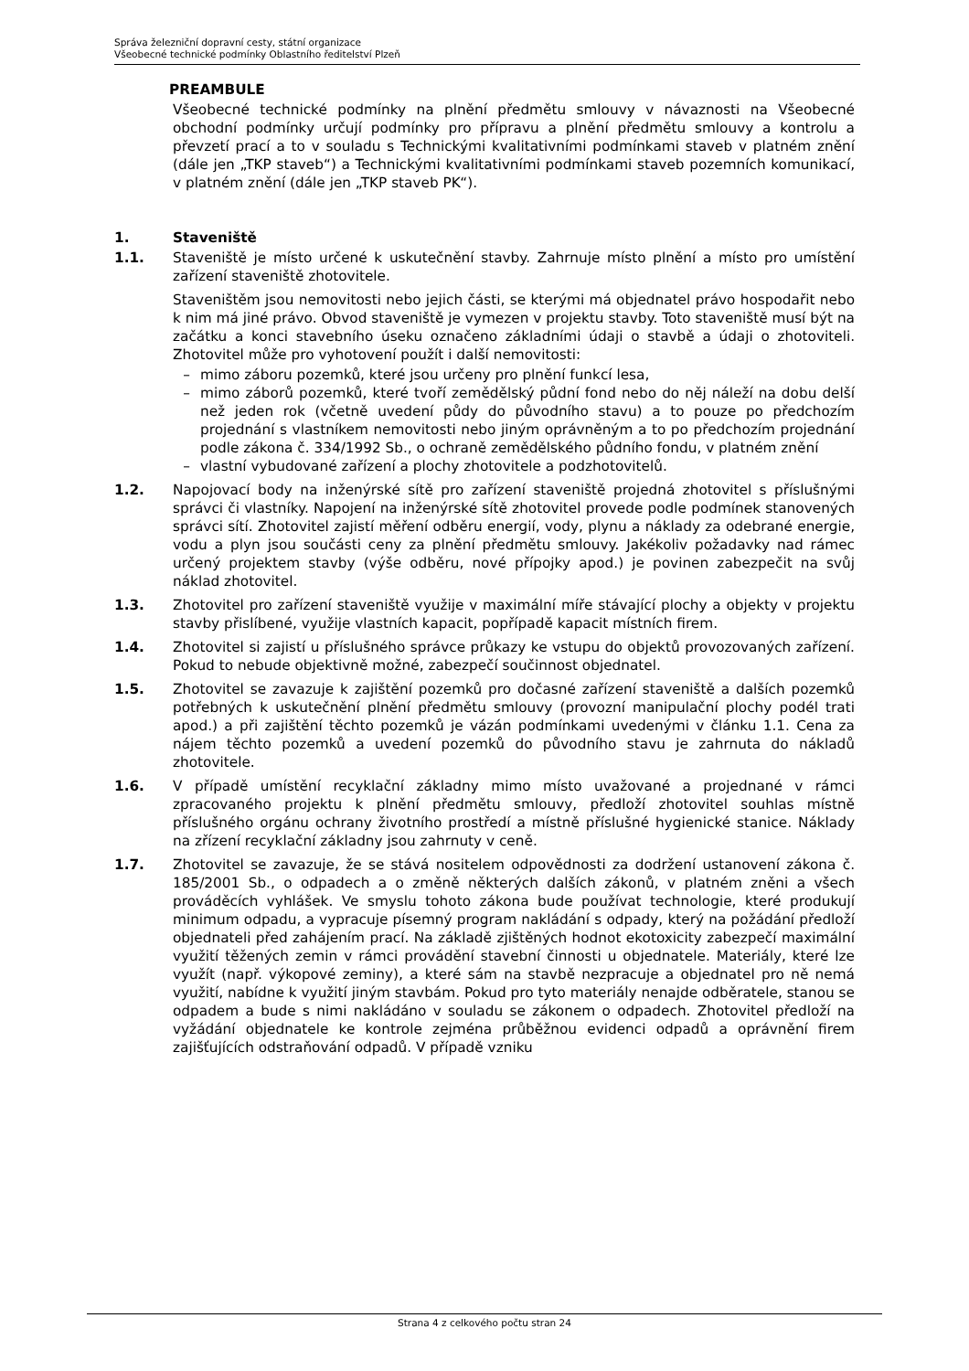Správa železniční dopravní cesty, státní organizace
Všeobecné technické podmínky Oblastního ředitelství Plzeň
PREAMBULE
Všeobecné technické podmínky na plnění předmětu smlouvy v návaznosti na Všeobecné obchodní podmínky určují podmínky pro přípravu a plnění předmětu smlouvy a kontrolu a převzetí prací a to v souladu s Technickými kvalitativními podmínkami staveb v platném znění (dále jen „TKP staveb“) a Technickými kvalitativními podmínkami staveb pozemních komunikací, v platném znění (dále jen „TKP staveb PK“).
1. Staveniště
1.1. Staveniště je místo určené k uskutečnění stavby. Zahrnuje místo plnění a místo pro umístění zařízení staveniště zhotovitele.
Staveništěm jsou nemovitosti nebo jejich části, se kterými má objednatel právo hospodařit nebo k nim má jiné právo. Obvod staveniště je vymezen v projektu stavby. Toto staveniště musí být na začátku a konci stavebního úseku označeno základními údaji o stavbě a údaji o zhotoviteli. Zhotovitel může pro vyhotovení použít i další nemovitosti:
– mimo záboru pozemků, které jsou určeny pro plnění funkcí lesa,
– mimo záborů pozemků, které tvoří zemědělský půdní fond nebo do něj náleží na dobu delší než jeden rok (včetně uvedení půdy do původního stavu) a to pouze po předchozím projednání s vlastníkem nemovitosti nebo jiným oprávněným a to po předchozím projednání podle zákona č. 334/1992 Sb., o ochraně zemědělského půdního fondu, v platném znění
– vlastní vybudované zařízení a plochy zhotovitele a podzhotovitelů.
1.2. Napojovací body na inženýrské sítě pro zařízení staveniště projedná zhotovitel s příslušnými správci či vlastníky. Napojení na inženýrské sítě zhotovitel provede podle podmínek stanovených správci sítí. Zhotovitel zajistí měření odběru energií, vody, plynu a náklady za odebrané energie, vodu a plyn jsou součásti ceny za plnění předmětu smlouvy. Jakékoliv požadavky nad rámec určený projektem stavby (výše odběru, nové přípojky apod.) je povinen zabezpečit na svůj náklad zhotovitel.
1.3. Zhotovitel pro zařízení staveniště využije v maximální míře stávající plochy a objekty v projektu stavby přislíbené, využije vlastních kapacit, popřípadě kapacit místních firem.
1.4. Zhotovitel si zajistí u příslušného správce průkazy ke vstupu do objektů provozovaných zařízení. Pokud to nebude objektivně možné, zabezpečí součinnost objednatel.
1.5. Zhotovitel se zavazuje k zajištění pozemků pro dočasné zařízení staveniště a dalších pozemků potřebných k uskutečnění plnění předmětu smlouvy (provozní manipulační plochy podél trati apod.) a při zajištění těchto pozemků je vázán podmínkami uvedenými v článku 1.1. Cena za nájem těchto pozemků a uvedení pozemků do původního stavu je zahrnuta do nákladů zhotovitele.
1.6. V případě umístění recyklační základny mimo místo uvažované a projednané v rámci zpracovaného projektu k plnění předmětu smlouvy, předloží zhotovitel souhlas místně příslušného orgánu ochrany životního prostředí a místně příslušné hygienické stanice. Náklady na zřízení recyklační základny jsou zahrnuty v ceně.
1.7. Zhotovitel se zavazuje, že se stává nositelem odpovědnosti za dodržení ustanovení zákona č. 185/2001 Sb., o odpadech a o změně některých dalších zákonů, v platném zněni a všech prováděcích vyhlášek. Ve smyslu tohoto zákona bude používat technologie, které produkují minimum odpadu, a vypracuje písemný program nakládání s odpady, který na požádání předloží objednateli před zahájením prací. Na základě zjištěných hodnot ekotoxicity zabezpečí maximální využití těžených zemin v rámci provádění stavební činnosti u objednatele. Materiály, které lze využít (např. výkopové zeminy), a které sám na stavbě nezpracuje a objednatel pro ně nemá využití, nabídne k využití jiným stavbám. Pokud pro tyto materiály nenajde odběratele, stanou se odpadem a bude s nimi nakládáno v souladu se zákonem o odpadech. Zhotovitel předloží na vyžádání objednatele ke kontrole zejména průběžnou evidenci odpadů a oprávnění firem zajišťujících odstraňování odpadů. V případě vzniku
Strana 4 z celkového počtu stran 24